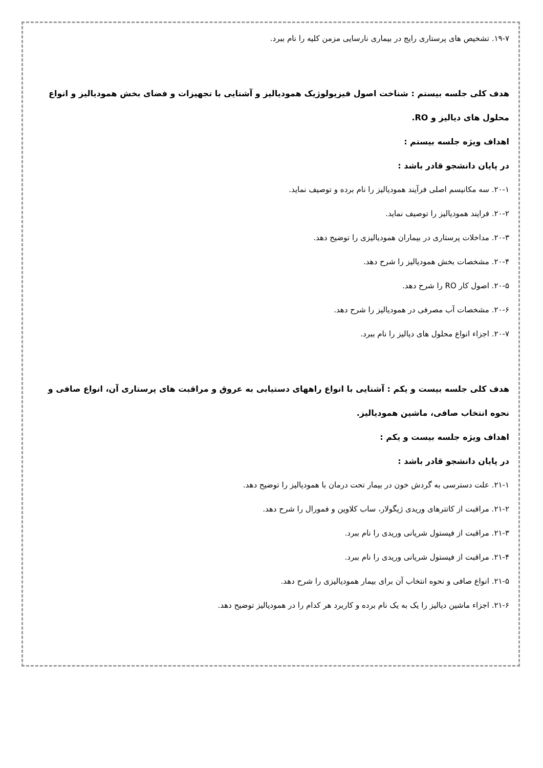۱۹-۷. تشخیص های پرستاری رایج در بیماری نارسایی مزمن کلیه را نام ببرد.
هدف کلی جلسه بیستم : شناخت اصول فیزیولوژیک همودیالیز و آشنایی با تجهیزات و فضای بخش همودیالیز و انواع محلول های دیالیز و RO.
اهداف ویژه جلسه بیستم :
در پایان دانشجو قادر باشد :
۲۰-۱. سه مکانیسم اصلی فرآیند همودیالیز را نام برده و توصیف نماید.
۲۰-۲. فرایند همودیالیز را توصیف نماید.
۲۰-۳. مداخلات پرستاری در بیماران همودیالیزی را توضیح دهد.
۲۰-۴. مشخصات بخش همودیالیز را شرح دهد.
۲۰-۵. اصول کار RO را شرح دهد.
۲۰-۶. مشخصات آب مصرفی در همودیالیز را شرح دهد.
۲۰-۷. اجزاء انواع محلول های دیالیز را نام ببرد.
هدف کلی جلسه بیست و یکم : آشنایی با انواع راههای دستیابی به عروق و مراقبت های پرستاری آن، انواع صافی و نحوه انتخاب صافی، ماشین همودیالیز.
اهداف ویژه جلسه بیست و یکم :
در پایان دانشجو قادر باشد :
۲۱-۱. علت دسترسی به گردش خون در بیمار تحت درمان با همودیالیز را توضیح دهد.
۲۱-۲. مراقبت از کاتترهای وریدی ژیگولار، ساب کلاوین و فمورال را شرح دهد.
۲۱-۳. مراقبت از فیستول شریانی وریدی را نام ببرد.
۲۱-۴. مراقبت از فیستول شریانی وریدی را نام ببرد.
۲۱-۵. انواع صافی و نحوه انتخاب آن برای بیمار همودیالیزی را شرح دهد.
۲۱-۶. اجزاء ماشین دیالیز را یک به یک نام برده و کاربرد هر کدام را در همودیالیز توضیح دهد.